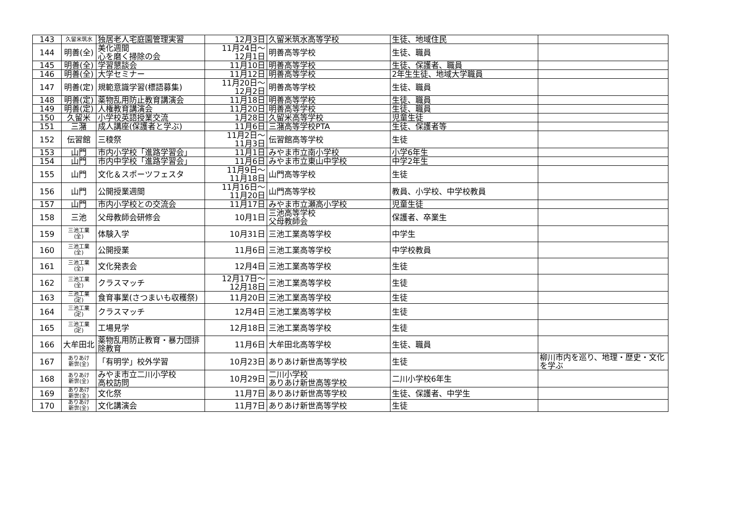| 143 | 久留米筑水 | 独居老人宅庭園管理実習 | 12月3日 | 久留米筑水高等学校 | 生徒、地域住民 | |
| 144 | 明善(全) | 美化週間 心を磨く掃除の会 | 11月24日～ 12月1日 | 明善高等学校 | 生徒、職員 | |
| 145 | 明善(全) | 学習懇談会 | 11月10日 | 明善高等学校 | 生徒、保護者、職員 | |
| 146 | 明善(全) | 大学セミナー | 11月12日 | 明善高等学校 | 2年生生徒、地域大学職員 | |
| 147 | 明善(定) | 規範意識学習(標語募集) | 11月20日～ 12月2日 | 明善高等学校 | 生徒、職員 | |
| 148 | 明善(定) | 薬物乱用防止教育講演会 | 11月18日 | 明善高等学校 | 生徒、職員 | |
| 149 | 明善(定) | 人権教育講演会 | 11月20日 | 明善高等学校 | 生徒、職員 | |
| 150 | 久留米 | 小学校英語授業交流 | 1月28日 | 久留米高等学校 | 児童生徒 | |
| 151 | 三潴 | 成人講座(保護者と学ぶ) | 11月6日 | 三潴高等学校PTA | 生徒、保護者等 | |
| 152 | 伝習館 | 三稜祭 | 11月2日～ 11月3日 | 伝習館高等学校 | 生徒 | |
| 153 | 山門 | 市内小学校「進路学習会」 | 11月1日 | みやま市立南小学校 | 小学6年生 | |
| 154 | 山門 | 市内中学校「進路学習会」 | 11月6日 | みやま市立東山中学校 | 中学2年生 | |
| 155 | 山門 | 文化＆スポーツフェスタ | 11月9日～ 11月18日 | 山門高等学校 | 生徒 | |
| 156 | 山門 | 公開授業週間 | 11月16日～ 11月20日 | 山門高等学校 | 教員、小学校、中学校教員 | |
| 157 | 山門 | 市内小学校との交流会 | 11月17日 | みやま市立瀬高小学校 | 児童生徒 | |
| 158 | 三池 | 父母教師会研修会 | 10月1日 | 三池高等学校 父母教師会 | 保護者、卒業生 | |
| 159 | 三池工業 (全) | 体験入学 | 10月31日 | 三池工業高等学校 | 中学生 | |
| 160 | 三池工業 (全) | 公開授業 | 11月6日 | 三池工業高等学校 | 中学校教員 | |
| 161 | 三池工業 (全) | 文化発表会 | 12月4日 | 三池工業高等学校 | 生徒 | |
| 162 | 三池工業 (全) | クラスマッチ | 12月17日～ 12月18日 | 三池工業高等学校 | 生徒 | |
| 163 | 三池工業 (定) | 食育事業(さつまいも収穫祭) | 11月20日 | 三池工業高等学校 | 生徒 | |
| 164 | 三池工業 (定) | クラスマッチ | 12月4日 | 三池工業高等学校 | 生徒 | |
| 165 | 三池工業 (定) | 工場見学 | 12月18日 | 三池工業高等学校 | 生徒 | |
| 166 | 大牟田北 | 薬物乱用防止教育・暴力団排除教育 | 11月6日 | 大牟田北高等学校 | 生徒、職員 | |
| 167 | ありあけ 新世(全) | 「有明学」校外学習 | 10月23日 | ありあけ新世高等学校 | 生徒 | 柳川市内を巡り、地理・歴史・文化を学ぶ |
| 168 | ありあけ 新世(全) | みやま市立二川小学校 高校訪問 | 10月29日 | 二川小学校 ありあけ新世高等学校 | 二川小学校6年生 | |
| 169 | ありあけ 新世(全) | 文化祭 | 11月7日 | ありあけ新世高等学校 | 生徒、保護者、中学生 | |
| 170 | ありあけ 新世(全) | 文化講演会 | 11月7日 | ありあけ新世高等学校 | 生徒 | |